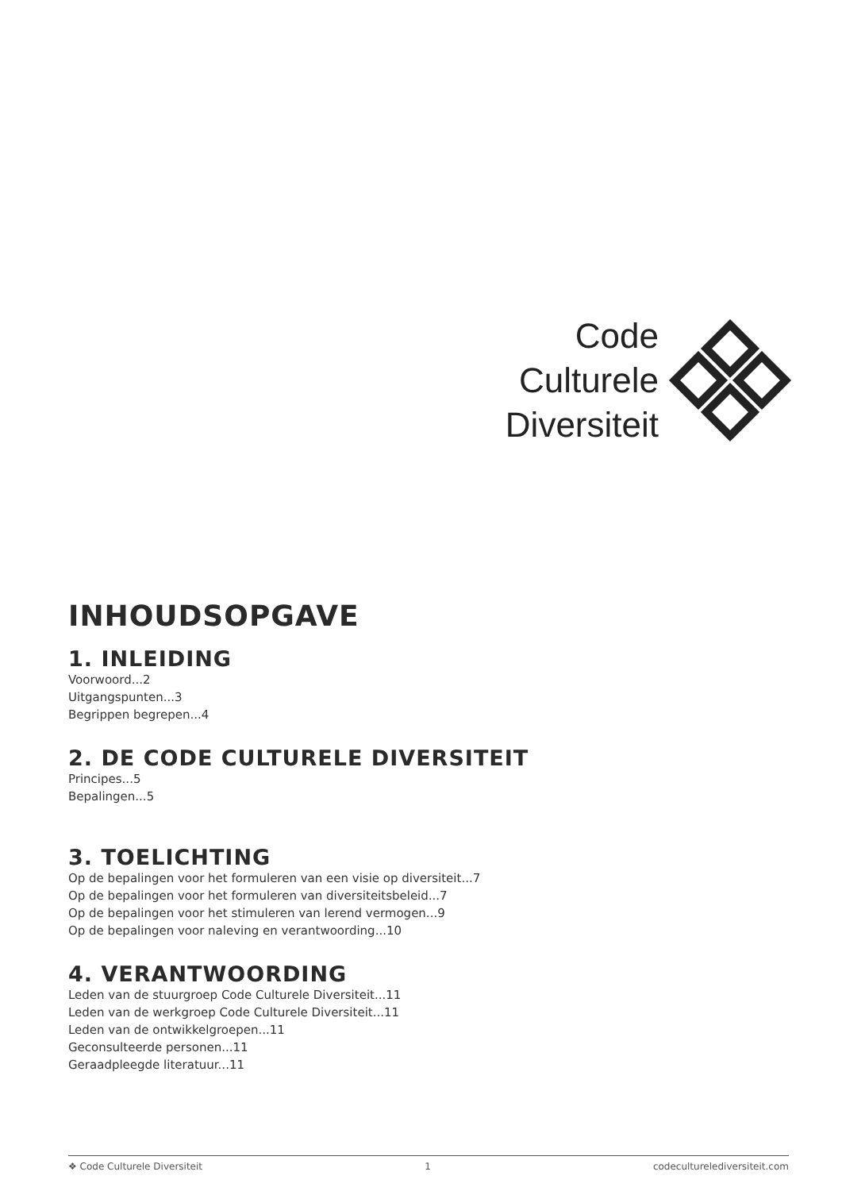Code
Culturele
Diversiteit
INHOUDSOPGAVE
1. INLEIDING
Voorwoord...2
Uitgangspunten...3
Begrippen begrepen...4
2. DE CODE CULTURELE DIVERSITEIT
Principes...5
Bepalingen...5
3. TOELICHTING
Op de bepalingen voor het formuleren van een visie op diversiteit...7
Op de bepalingen voor het formuleren van diversiteitsbeleid...7
Op de bepalingen voor het stimuleren van lerend vermogen...9
Op de bepalingen voor naleving en verantwoording...10
4. VERANTWOORDING
Leden van de stuurgroep Code Culturele Diversiteit...11
Leden van de werkgroep Code Culturele Diversiteit...11
Leden van de ontwikkelgroepen...11
Geconsulteerde personen...11
Geraadpleegde literatuur...11
❖ Code Culturele Diversiteit 1 codeculturelediversiteit.com